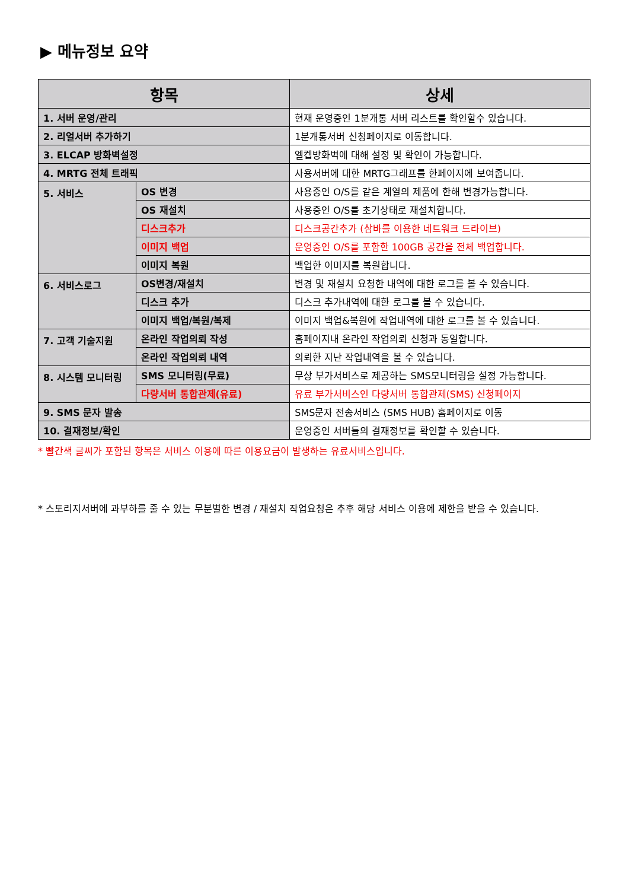▶ 메뉴정보 요약
| 항목 | | 상세 |
| --- | --- | --- |
| 1. 서버 운영/관리 | | 현재 운영중인 1분개통 서버 리스트를 확인할수 있습니다. |
| 2. 리얼서버 추가하기 | | 1분개통서버 신청페이지로 이동합니다. |
| 3. ELCAP 방화벽설정 | | 엘켑방화벽에 대해 설정 및 확인이 가능합니다. |
| 4. MRTG 전체 트래픽 | | 사용서버에 대한 MRTG그래프를 한페이지에 보여줍니다. |
| 5. 서비스 | OS 변경 | 사용중인 O/S를 같은 계열의 제품에 한해 변경가능합니다. |
| | OS 재설치 | 사용중인 O/S를 초기상태로 재설치합니다. |
| | 디스크추가 | 디스크공간추가 (삼바를 이용한 네트워크 드라이브) |
| | 이미지 백업 | 운영중인 O/S를 포함한 100GB 공간을 전체 백업합니다. |
| | 이미지 복원 | 백업한 이미지를 복원합니다. |
| 6. 서비스로그 | OS변경/재설치 | 변경 및 재설치 요청한 내역에 대한 로그를 볼 수 있습니다. |
| | 디스크 추가 | 디스크 추가내역에 대한 로그를 볼 수 있습니다. |
| | 이미지 백업/복원/복제 | 이미지 백업&복원에 작업내역에 대한 로그를 볼 수 있습니다. |
| 7. 고객 기술지원 | 온라인 작업의뢰 작성 | 홈페이지내 온라인 작업의뢰 신청과 동일합니다. |
| | 온라인 작업의뢰 내역 | 의뢰한 지난 작업내역을 볼 수 있습니다. |
| 8. 시스템 모니터링 | SMS 모니터링(무료) | 무상 부가서비스로 제공하는 SMS모니터링을 설정 가능합니다. |
| | 다량서버 통합관제(유료) | 유료 부가서비스인 다량서버 통합관제(SMS) 신청페이지 |
| 9. SMS 문자 발송 | | SMS문자 전송서비스 (SMS HUB) 홈페이지로 이동 |
| 10. 결재정보/확인 | | 운영중인 서버들의 결재정보를 확인할 수 있습니다. |
* 빨간색 글씨가 포함된 항목은 서비스 이용에 따른 이용요금이 발생하는 유료서비스입니다.
* 스토리지서버에 과부하를 줄 수 있는 무분별한 변경 / 재설치 작업요청은 추후 해당 서비스 이용에 제한을 받을 수 있습니다.